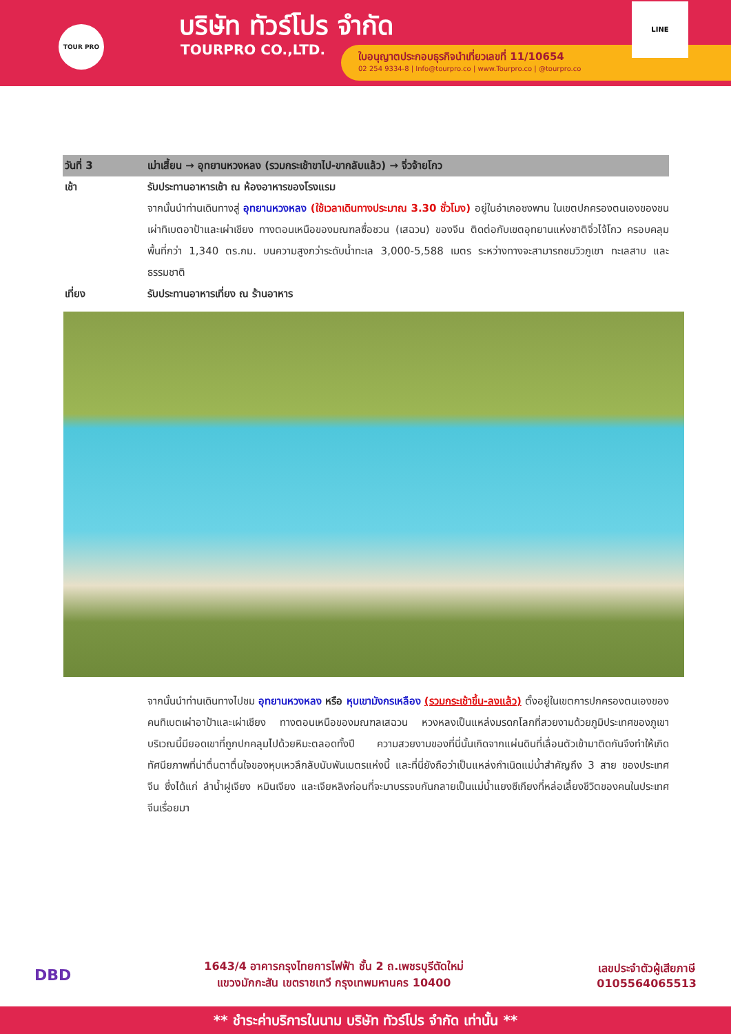TOUR PRO บริษัท ทัวร์โปร จำกัด
TOURPRO CO.,LTD.
ใบอนุญาตประกอบธุรกิจนำเที่ยวเลขที่ 11/10654
02 254 9334-8 | Info@tourpro.co | www.Tourpro.co | @tourpro.co
LINE
วันที่ 3 เม่าเสี้ยน → อุทยานหวงหลง (รวมกระเช้าขาไป-ขากลับแล้ว) → จิ่วจ้ายโกว
เช้า รับประทานอาหารเช้า ณ ห้องอาหารของโรงแรม
จากนั้นนำท่านเดินทางสู่ อุทยานหวงหลง (ใช้เวลาเดินทางประมาณ 3.30 ชั่วโมง) อยู่ในอำเภอซงพาน ในเขตปกครองตนเองของชนเผ่าทิเบตอาป้าและเผ่าเชียง ทางตอนเหนือของมณฑลซื่อชวน (เสฉวน) ของจีน ติดต่อกับเขตอุทยานแห่งชาติจิ่วไจ้โกว ครอบคลุมพื้นที่กว่า 1,340 ตร.กม. บนความสูงกว่าระดับน้ำทะเล 3,000-5,588 เมตร ระหว่างทางจะสามารถชมวิวภูเขา ทะเลสาบ และธรรมชาติ
เที่ยง รับประทานอาหารเที่ยง ณ ร้านอาหาร
จากนั้นนำท่านเดินทางไปชม อุทยานหวงหลง หรือ หุบเขามังกรเหลือง (รวมกระเช้าขึ้น-ลงแล้ว) ตั้งอยู่ในเขตการปกครองตนเองของคนทิเบตเผ่าอาป้าและเผ่าเชียง ทางตอนเหนือของมณฑลเสฉวน หวงหลงเป็นแหล่งมรดกโลกที่สวยงามด้วยภูมิประเทศของภูเขาบริเวณนี้มียอดเขาที่ถูกปกคลุมไปด้วยหิมะตลอดทั้งปี ความสวยงามของที่นี่นั้นเกิดจากแผ่นดินที่เลื่อนตัวเข้ามาติดกันจึงทำให้เกิดทัศนียภาพที่น่าตื่นตาตื่นใจของหุบเหวลึกลับนับพันเมตรแห่งนี้ และที่นี่ยังถือว่าเป็นแหล่งกำเนิดแม่น้ำสำคัญถึง 3 สาย ของประเทศจีน ซึ่งได้แก่ ลำน้ำฝูเจียง หมินเจียง และเจียหลิงก่อนที่จะมาบรรจบกันกลายเป็นแม่น้ำแยงซีเกียงที่หล่อเลี้ยงชีวิตของคนในประเทศจีนเรื่อยมา
DBD
1643/4 อาคารกรุงไทยการไฟฟ้า ชั้น 2 ถ.เพชรบุรีตัดใหม่
แขวงมักกะสัน เขตราชเทวี กรุงเทพมหานคร 10400
เลขประจำตัวผู้เสียภาษี
0105564065513
** ชำระค่าบริการในนาม บริษัท ทัวร์โปร จำกัด เท่านั้น **